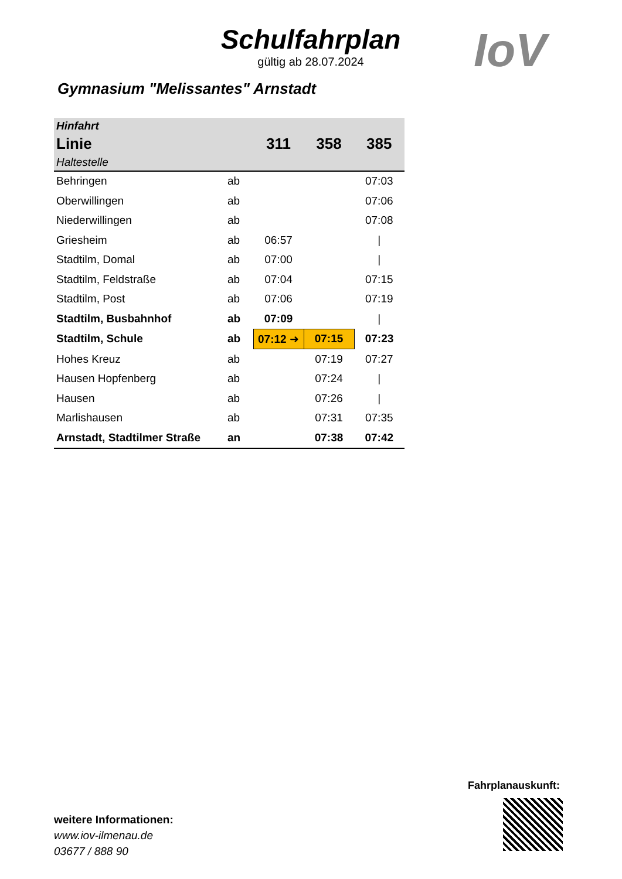Schulfahrplan
gültig ab 28.07.2024
IoV
Gymnasium "Melissantes" Arnstadt
| Hinfahrt | | | | |
| --- | --- | --- | --- | --- |
| Linie | | 311 | 358 | 385 |
| Haltestelle | | | | |
| Behringen | ab | | | 07:03 |
| Oberwillingen | ab | | | 07:06 |
| Niederwillingen | ab | | | 07:08 |
| Griesheim | ab | 06:57 | | / |
| Stadtilm, Domal | ab | 07:00 | | / |
| Stadtilm, Feldstraße | ab | 07:04 | | 07:15 |
| Stadtilm, Post | ab | 07:06 | | 07:19 |
| Stadtilm, Busbahnhof | ab | 07:09 | | / |
| Stadtilm, Schule | ab | 07:12 ➜ | 07:15 | 07:23 |
| Hohes Kreuz | ab | | 07:19 | 07:27 |
| Hausen Hopfenberg | ab | | 07:24 | / |
| Hausen | ab | | 07:26 | / |
| Marlishausen | ab | | 07:31 | 07:35 |
| Arnstadt, Stadtilmer Straße | an | | 07:38 | 07:42 |
Fahrplanauskunft:
weitere Informationen:
www.iov-ilmenau.de
03677 / 888 90